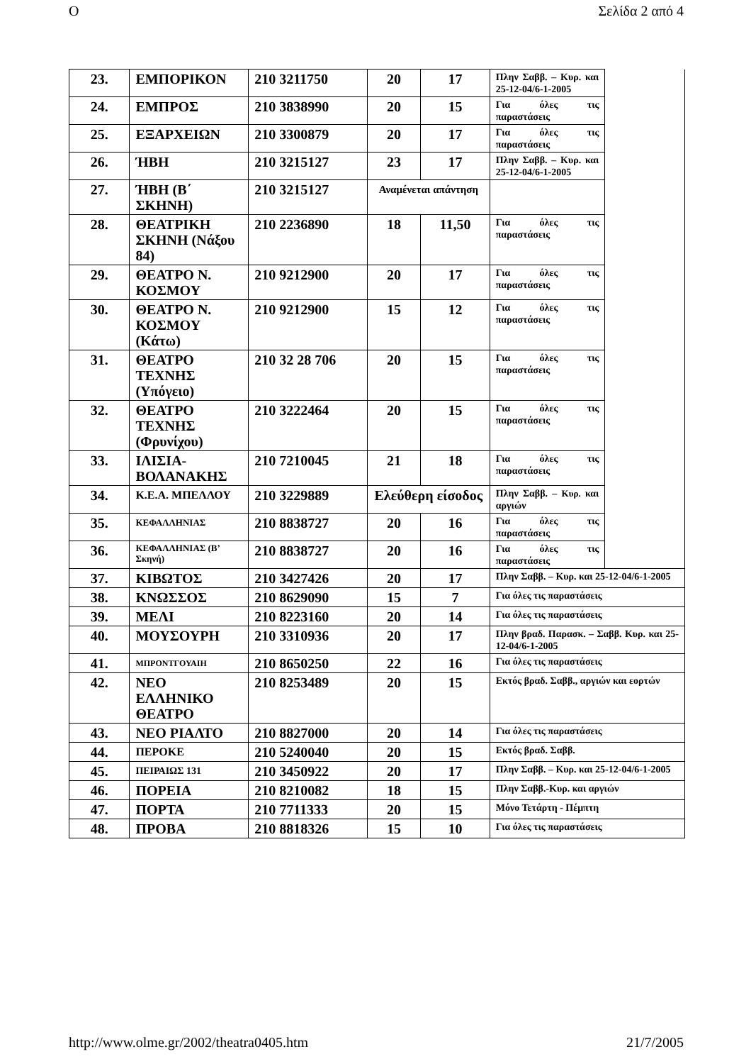O Σελίδα 2 από 4
| 23. | ΕΜΠΟΡΙΚΟΝ | 210 3211750 | 20 | 17 | Πλην Σαββ. – Κυρ. και 25-12-04/6-1-2005 | |
| 24. | ΕΜΠΡΟΣ | 210 3838990 | 20 | 15 | Για όλες τις παραστάσεις | |
| 25. | ΕΞΑΡΧΕΙΩΝ | 210 3300879 | 20 | 17 | Για όλες τις παραστάσεις | |
| 26. | ΉΒΗ | 210 3215127 | 23 | 17 | Πλην Σαββ. – Κυρ. και 25-12-04/6-1-2005 | |
| 27. | ΉΒΗ (Β΄ ΣΚΗΝΗ) | 210 3215127 | Αναμένεται απάντηση | | | |
| 28. | ΘΕΑΤΡΙΚΗ ΣΚΗΝΗ (Νάξου 84) | 210 2236890 | 18 | 11,50 | Για όλες τις παραστάσεις | |
| 29. | ΘΕΑΤΡΟ Ν. ΚΟΣΜΟΥ | 210 9212900 | 20 | 17 | Για όλες τις παραστάσεις | |
| 30. | ΘΕΑΤΡΟ Ν. ΚΟΣΜΟΥ (Κάτω) | 210 9212900 | 15 | 12 | Για όλες τις παραστάσεις | |
| 31. | ΘΕΑΤΡΟ ΤΕΧΝΗΣ (Υπόγειο) | 210 32 28 706 | 20 | 15 | Για όλες τις παραστάσεις | |
| 32. | ΘΕΑΤΡΟ ΤΕΧΝΗΣ (Φρυνίχου) | 210 3222464 | 20 | 15 | Για όλες τις παραστάσεις | |
| 33. | ΙΛΙΣΙΑ-ΒΟΛΑΝΑΚΗΣ | 210 7210045 | 21 | 18 | Για όλες τις παραστάσεις | |
| 34. | Κ.Ε.Α. ΜΠΕΛΛΟΥ | 210 3229889 | Ελεύθερη είσοδος | | Πλην Σαββ. – Κυρ. και αργιών | |
| 35. | ΚΕΦΑΛΛΗΝΙΑΣ | 210 8838727 | 20 | 16 | Για όλες τις παραστάσεις | |
| 36. | ΚΕΦΑΛΛΗΝΙΑΣ (Β’ Σκηνή) | 210 8838727 | 20 | 16 | Για όλες τις παραστάσεις | |
| 37. | ΚΙΒΩΤΟΣ | 210 3427426 | 20 | 17 | Πλην Σαββ. – Κυρ. και 25-12-04/6-1-2005 | |
| 38. | ΚΝΩΣΣΟΣ | 210 8629090 | 15 | 7 | Για όλες τις παραστάσεις | |
| 39. | ΜΕΛΙ | 210 8223160 | 20 | 14 | Για όλες τις παραστάσεις | |
| 40. | ΜΟΥΣΟΥΡΗ | 210 3310936 | 20 | 17 | Πλην βραδ. Παρασκ. – Σαββ. Κυρ. και 25-12-04/6-1-2005 | |
| 41. | ΜΠΡΟΝΤΓΟΥΑΙΗ | 210 8650250 | 22 | 16 | Για όλες τις παραστάσεις | |
| 42. | ΝΕΟ ΕΛΛΗΝΙΚΟ ΘΕΑΤΡΟ | 210 8253489 | 20 | 15 | Εκτός βραδ. Σαββ., αργιών και εορτών | |
| 43. | ΝΕΟ ΡΙΑΛΤΟ | 210 8827000 | 20 | 14 | Για όλες τις παραστάσεις | |
| 44. | ΠΕΡΟΚΕ | 210 5240040 | 20 | 15 | Εκτός βραδ. Σαββ. | |
| 45. | ΠΕΙΡΑΙΩΣ 131 | 210 3450922 | 20 | 17 | Πλην Σαββ. – Κυρ. και 25-12-04/6-1-2005 | |
| 46. | ΠΟΡΕΙΑ | 210 8210082 | 18 | 15 | Πλην Σαββ.-Κυρ. και αργιών | |
| 47. | ΠΟΡΤΑ | 210 7711333 | 20 | 15 | Μόνο Τετάρτη - Πέμπτη | |
| 48. | ΠΡΟΒΑ | 210 8818326 | 15 | 10 | Για όλες τις παραστάσεις | |
http://www.olme.gr/2002/theatra0405.htm 21/7/2005